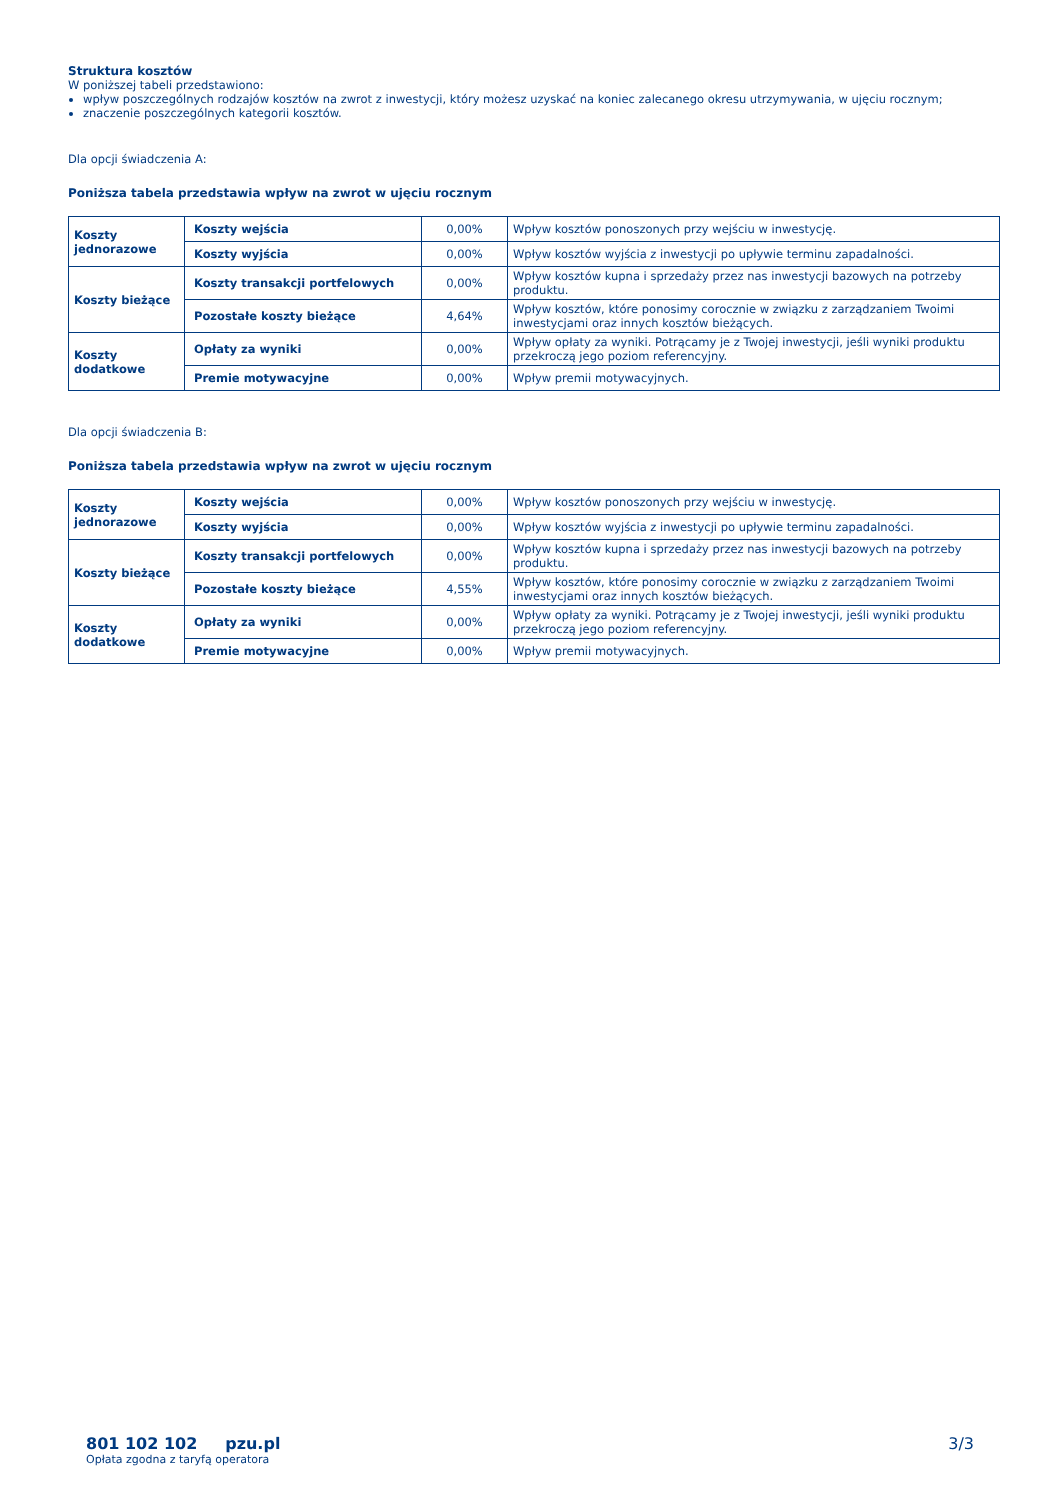Struktura kosztów
W poniższej tabeli przedstawiono:
wpływ poszczególnych rodzajów kosztów na zwrot z inwestycji, który możesz uzyskać na koniec zalecanego okresu utrzymywania, w ujęciu rocznym;
znaczenie poszczególnych kategorii kosztów.
Dla opcji świadczenia A:
Poniższa tabela przedstawia wpływ na zwrot w ujęciu rocznym
| Koszty jednorazowe | Koszty wejścia | 0,00% | Wpływ kosztów ponoszonych przy wejściu w inwestycję. |
| | Koszty wyjścia | 0,00% | Wpływ kosztów wyjścia z inwestycji po upływie terminu zapadalności. |
| Koszty bieżące | Koszty transakcji portfelowych | 0,00% | Wpływ kosztów kupna i sprzedaży przez nas inwestycji bazowych na potrzeby produktu. |
| | Pozostałe koszty bieżące | 4,64% | Wpływ kosztów, które ponosimy corocznie w związku z zarządzaniem Twoimi inwestycjami oraz innych kosztów bieżących. |
| Koszty dodatkowe | Opłaty za wyniki | 0,00% | Wpływ opłaty za wyniki. Potrącamy je z Twojej inwestycji, jeśli wyniki produktu przekroczą jego poziom referencyjny. |
| | Premie motywacyjne | 0,00% | Wpływ premii motywacyjnych. |
Dla opcji świadczenia B:
Poniższa tabela przedstawia wpływ na zwrot w ujęciu rocznym
| Koszty jednorazowe | Koszty wejścia | 0,00% | Wpływ kosztów ponoszonych przy wejściu w inwestycję. |
| | Koszty wyjścia | 0,00% | Wpływ kosztów wyjścia z inwestycji po upływie terminu zapadalności. |
| Koszty bieżące | Koszty transakcji portfelowych | 0,00% | Wpływ kosztów kupna i sprzedaży przez nas inwestycji bazowych na potrzeby produktu. |
| | Pozostałe koszty bieżące | 4,55% | Wpływ kosztów, które ponosimy corocznie w związku z zarządzaniem Twoimi inwestycjami oraz innych kosztów bieżących. |
| Koszty dodatkowe | Opłaty za wyniki | 0,00% | Wpływ opłaty za wyniki. Potrącamy je z Twojej inwestycji, jeśli wyniki produktu przekroczą jego poziom referencyjny. |
| | Premie motywacyjne | 0,00% | Wpływ premii motywacyjnych. |
801 102 102 pzu.pl
Opłata zgodna z taryfą operatora
3/3